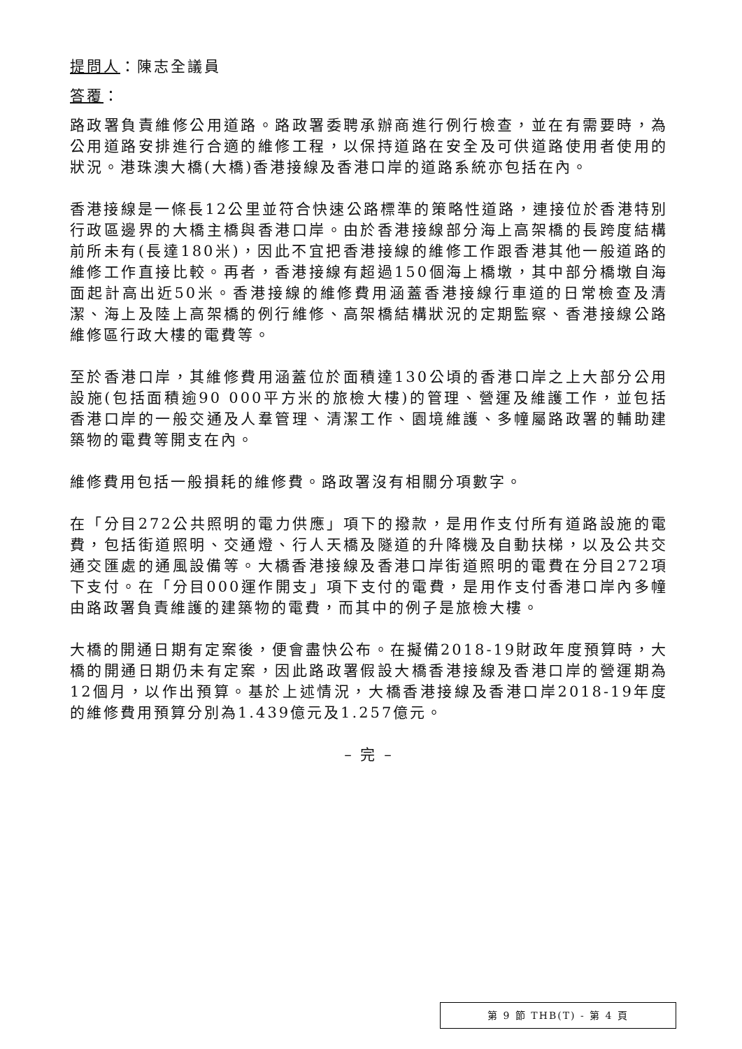提問人：陳志全議員
答覆：
路政署負責維修公用道路。路政署委聘承辦商進行例行檢查，並在有需要時，為公用道路安排進行合適的維修工程，以保持道路在安全及可供道路使用者使用的狀況。港珠澳大橋(大橋)香港接線及香港口岸的道路系統亦包括在內。
香港接線是一條長12公里並符合快速公路標準的策略性道路，連接位於香港特別行政區邊界的大橋主橋與香港口岸。由於香港接線部分海上高架橋的長跨度結構前所未有(長達180米)，因此不宜把香港接線的維修工作跟香港其他一般道路的維修工作直接比較。再者，香港接線有超過150個海上橋墩，其中部分橋墩自海面起計高出近50米。香港接線的維修費用涵蓋香港接線行車道的日常檢查及清潔、海上及陸上高架橋的例行維修、高架橋結構狀況的定期監察、香港接線公路維修區行政大樓的電費等。
至於香港口岸，其維修費用涵蓋位於面積達130公頃的香港口岸之上大部分公用設施(包括面積逾90 000平方米的旅檢大樓)的管理、營運及維護工作，並包括香港口岸的一般交通及人羣管理、清潔工作、園境維護、多幢屬路政署的輔助建築物的電費等開支在內。
維修費用包括一般損耗的維修費。路政署沒有相關分項數字。
在「分目272公共照明的電力供應」項下的撥款，是用作支付所有道路設施的電費，包括街道照明、交通燈、行人天橋及隧道的升降機及自動扶梯，以及公共交通交匯處的通風設備等。大橋香港接線及香港口岸街道照明的電費在分目272項下支付。在「分目000運作開支」項下支付的電費，是用作支付香港口岸內多幢由路政署負責維護的建築物的電費，而其中的例子是旅檢大樓。
大橋的開通日期有定案後，便會盡快公布。在擬備2018-19財政年度預算時，大橋的開通日期仍未有定案，因此路政署假設大橋香港接線及香港口岸的營運期為12個月，以作出預算。基於上述情況，大橋香港接線及香港口岸2018-19年度的維修費用預算分別為1.439億元及1.257億元。
– 完 –
第 9 節 THB(T) - 第 4 頁